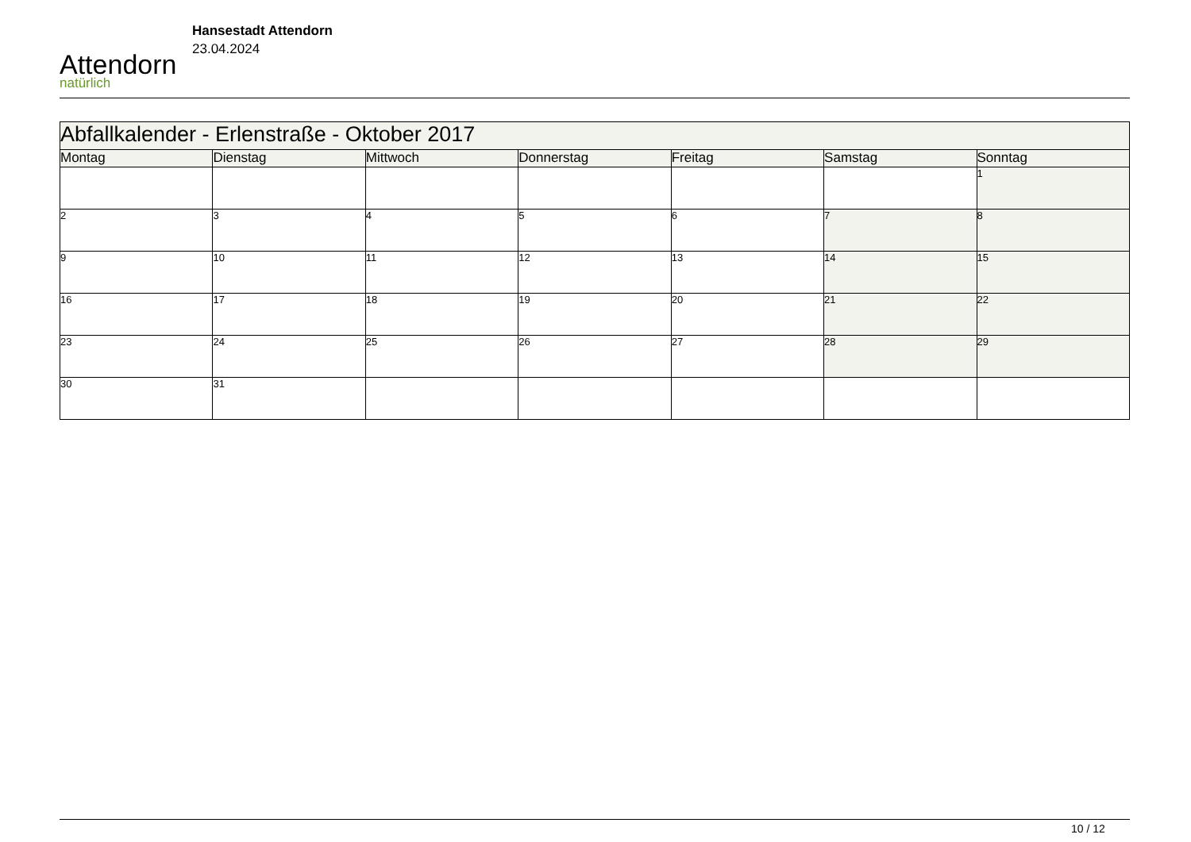Attendorn
natürlich
Hansestadt Attendorn
23.04.2024
| Abfallkalender - Erlenstraße - Oktober 2017 | | | | | | |
| --- | --- | --- | --- | --- | --- | --- |
| Montag | Dienstag | Mittwoch | Donnerstag | Freitag | Samstag | Sonntag |
| | | | | | | 1 |
| 2 | 3 | 4 | 5 | 6 | 7 | 8 |
| 9 | 10 | 11 | 12 | 13 | 14 | 15 |
| 16 | 17 | 18 | 19 | 20 | 21 | 22 |
| 23 | 24 | 25 | 26 | 27 | 28 | 29 |
| 30 | 31 | | | | | |
10 / 12